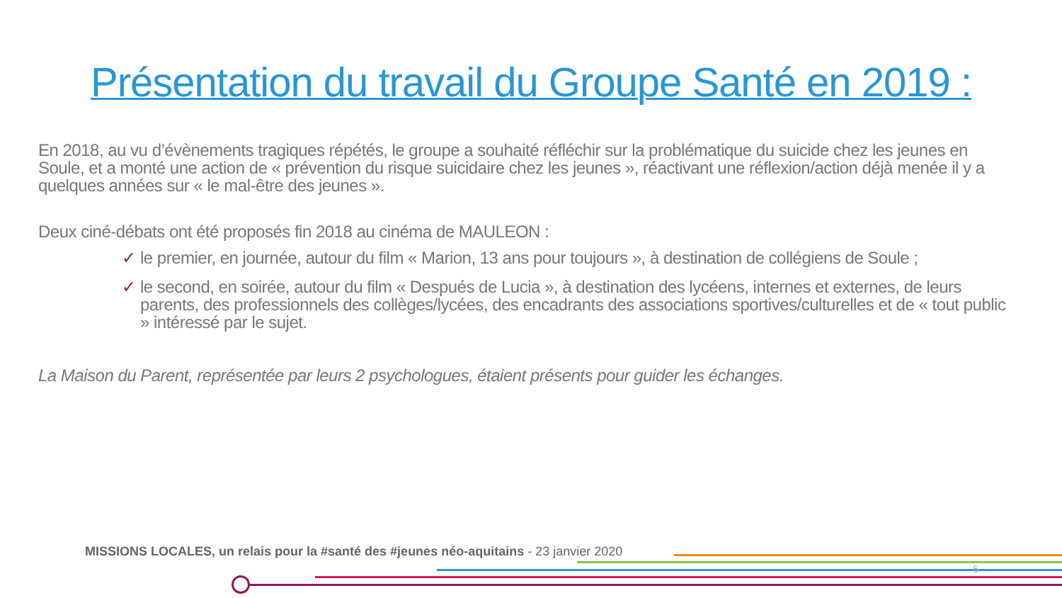Présentation du travail du Groupe Santé en 2019 :
En 2018, au vu d’évènements tragiques répétés, le groupe a souhaité réfléchir sur la problématique du suicide chez les jeunes en Soule, et a monté une action de « prévention du risque suicidaire chez les jeunes », réactivant une réflexion/action déjà menée il y a quelques années sur « le mal-être des jeunes ».
Deux ciné-débats ont été proposés fin 2018 au cinéma de MAULEON :
✓ le premier, en journée, autour du film « Marion, 13 ans pour toujours », à destination de collégiens de Soule ;
✓ le second, en soirée, autour du film « Después de Lucia », à destination des lycéens, internes et externes, de leurs parents, des professionnels des collèges/lycées, des encadrants des associations sportives/culturelles et de « tout public » intéressé par le sujet.
La Maison du Parent, représentée par leurs 2 psychologues, étaient présents pour guider les échanges.
MISSIONS LOCALES, un relais pour la #santé des #jeunes néo-aquitains - 23 janvier 2020
6